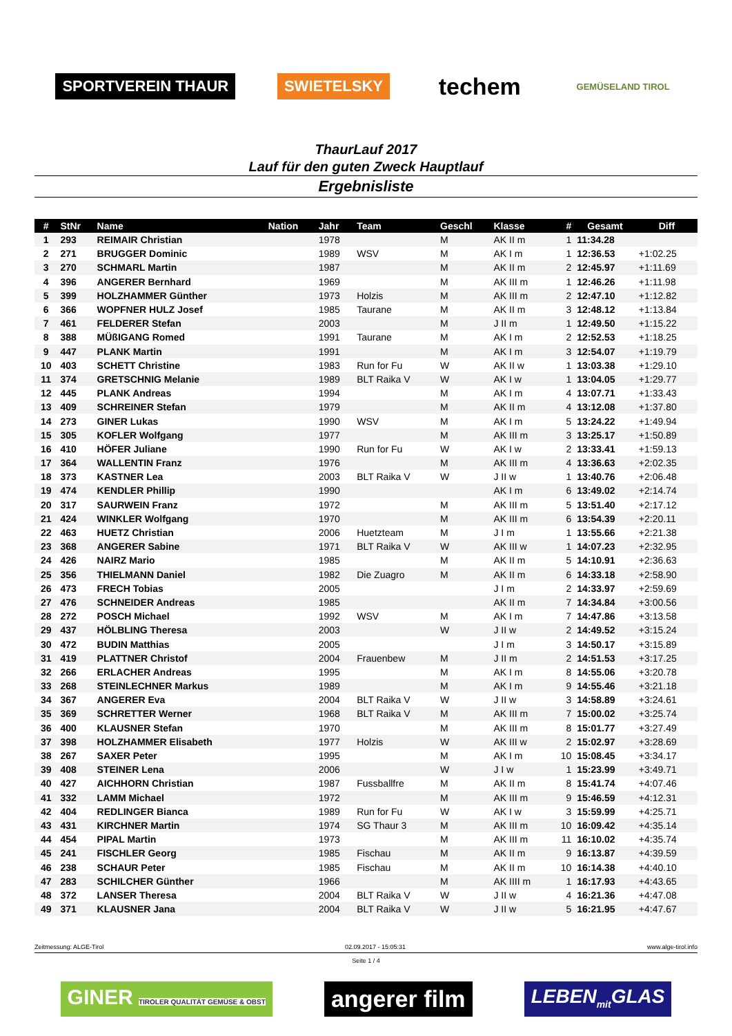SPORTVEREIN THAUR SWIETELSKY
techem
GEMÜSELAND TIROL
ThaurLauf 2017
Lauf für den guten Zweck Hauptlauf
Ergebnisliste
| # | StNr | Name | Nation | Jahr | Team | Geschl | Klasse | # | Gesamt | Diff |
| --- | --- | --- | --- | --- | --- | --- | --- | --- | --- | --- |
| 1 | 293 | REIMAIR Christian | | 1978 | | M | AK II m | 1 | 11:34.28 | |
| 2 | 271 | BRUGGER Dominic | | 1989 | WSV | M | AK I m | 1 | 12:36.53 | +1:02.25 |
| 3 | 270 | SCHMARL Martin | | 1987 | | M | AK II m | 2 | 12:45.97 | +1:11.69 |
| 4 | 396 | ANGERER Bernhard | | 1969 | | M | AK III m | 1 | 12:46.26 | +1:11.98 |
| 5 | 399 | HOLZHAMMER Günther | | 1973 | Holzis | M | AK III m | 2 | 12:47.10 | +1:12.82 |
| 6 | 366 | WOPFNER HULZ Josef | | 1985 | Taurane | M | AK II m | 3 | 12:48.12 | +1:13.84 |
| 7 | 461 | FELDERER Stefan | | 2003 | | M | J II m | 1 | 12:49.50 | +1:15.22 |
| 8 | 388 | MÜßIGANG Romed | | 1991 | Taurane | M | AK I m | 2 | 12:52.53 | +1:18.25 |
| 9 | 447 | PLANK Martin | | 1991 | | M | AK I m | 3 | 12:54.07 | +1:19.79 |
| 10 | 403 | SCHETT Christine | | 1983 | Run for Fu | W | AK II w | 1 | 13:03.38 | +1:29.10 |
| 11 | 374 | GRETSCHNIG Melanie | | 1989 | BLT Raika V | W | AK I w | 1 | 13:04.05 | +1:29.77 |
| 12 | 445 | PLANK Andreas | | 1994 | | M | AK I m | 4 | 13:07.71 | +1:33.43 |
| 13 | 409 | SCHREINER Stefan | | 1979 | | M | AK II m | 4 | 13:12.08 | +1:37.80 |
| 14 | 273 | GINER Lukas | | 1990 | WSV | M | AK I m | 5 | 13:24.22 | +1:49.94 |
| 15 | 305 | KOFLER Wolfgang | | 1977 | | M | AK III m | 3 | 13:25.17 | +1:50.89 |
| 16 | 410 | HÖFER Juliane | | 1990 | Run for Fu | W | AK I w | 2 | 13:33.41 | +1:59.13 |
| 17 | 364 | WALLENTIN Franz | | 1976 | | M | AK III m | 4 | 13:36.63 | +2:02.35 |
| 18 | 373 | KASTNER Lea | | 2003 | BLT Raika V | W | J II w | 1 | 13:40.76 | +2:06.48 |
| 19 | 474 | KENDLER Phillip | | 1990 | | | AK I m | 6 | 13:49.02 | +2:14.74 |
| 20 | 317 | SAURWEIN Franz | | 1972 | | M | AK III m | 5 | 13:51.40 | +2:17.12 |
| 21 | 424 | WINKLER Wolfgang | | 1970 | | M | AK III m | 6 | 13:54.39 | +2:20.11 |
| 22 | 463 | HUETZ Christian | | 2006 | Huetzteam | M | J I m | 1 | 13:55.66 | +2:21.38 |
| 23 | 368 | ANGERER Sabine | | 1971 | BLT Raika V | W | AK III w | 1 | 14:07.23 | +2:32.95 |
| 24 | 426 | NAIRZ Mario | | 1985 | | M | AK II m | 5 | 14:10.91 | +2:36.63 |
| 25 | 356 | THIELMANN Daniel | | 1982 | Die Zuagro | M | AK II m | 6 | 14:33.18 | +2:58.90 |
| 26 | 473 | FRECH Tobias | | 2005 | | | J I m | 2 | 14:33.97 | +2:59.69 |
| 27 | 476 | SCHNEIDER Andreas | | 1985 | | | AK II m | 7 | 14:34.84 | +3:00.56 |
| 28 | 272 | POSCH Michael | | 1992 | WSV | M | AK I m | 7 | 14:47.86 | +3:13.58 |
| 29 | 437 | HÖLBLING Theresa | | 2003 | | W | J II w | 2 | 14:49.52 | +3:15.24 |
| 30 | 472 | BUDIN Matthias | | 2005 | | | J I m | 3 | 14:50.17 | +3:15.89 |
| 31 | 419 | PLATTNER Christof | | 2004 | Frauenbew | M | J II m | 2 | 14:51.53 | +3:17.25 |
| 32 | 266 | ERLACHER Andreas | | 1995 | | M | AK I m | 8 | 14:55.06 | +3:20.78 |
| 33 | 268 | STEINLECHNER Markus | | 1989 | | M | AK I m | 9 | 14:55.46 | +3:21.18 |
| 34 | 367 | ANGERER Eva | | 2004 | BLT Raika V | W | J II w | 3 | 14:58.89 | +3:24.61 |
| 35 | 369 | SCHRETTER Werner | | 1968 | BLT Raika V | M | AK III m | 7 | 15:00.02 | +3:25.74 |
| 36 | 400 | KLAUSNER Stefan | | 1970 | | M | AK III m | 8 | 15:01.77 | +3:27.49 |
| 37 | 398 | HOLZHAMMER Elisabeth | | 1977 | Holzis | W | AK III w | 2 | 15:02.97 | +3:28.69 |
| 38 | 267 | SAXER Peter | | 1995 | | M | AK I m | 10 | 15:08.45 | +3:34.17 |
| 39 | 408 | STEINER Lena | | 2006 | | W | J I w | 1 | 15:23.99 | +3:49.71 |
| 40 | 427 | AICHHORN Christian | | 1987 | Fussballfre | M | AK II m | 8 | 15:41.74 | +4:07.46 |
| 41 | 332 | LAMM Michael | | 1972 | | M | AK III m | 9 | 15:46.59 | +4:12.31 |
| 42 | 404 | REDLINGER Bianca | | 1989 | Run for Fu | W | AK I w | 3 | 15:59.99 | +4:25.71 |
| 43 | 431 | KIRCHNER Martin | | 1974 | SG Thaur 3 | M | AK III m | 10 | 16:09.42 | +4:35.14 |
| 44 | 454 | PIPAL Martin | | 1973 | | M | AK III m | 11 | 16:10.02 | +4:35.74 |
| 45 | 241 | FISCHLER Georg | | 1985 | Fischau | M | AK II m | 9 | 16:13.87 | +4:39.59 |
| 46 | 238 | SCHAUR Peter | | 1985 | Fischau | M | AK II m | 10 | 16:14.38 | +4:40.10 |
| 47 | 283 | SCHILCHER Günther | | 1966 | | M | AK IIII m | 1 | 16:17.93 | +4:43.65 |
| 48 | 372 | LANSER Theresa | | 2004 | BLT Raika V | W | J II w | 4 | 16:21.36 | +4:47.08 |
| 49 | 371 | KLAUSNER Jana | | 2004 | BLT Raika V | W | J II w | 5 | 16:21.95 | +4:47.67 |
Zeitmessung: ALGE-Tirol 02.09.2017 - 15:05:31 www.alge-tirol.info
Seite 1 / 4
GINER TIROLER QUALITÄT GEMÜSE & OBST
angerer film
LEBEN<sub>mit</sub>GLAS